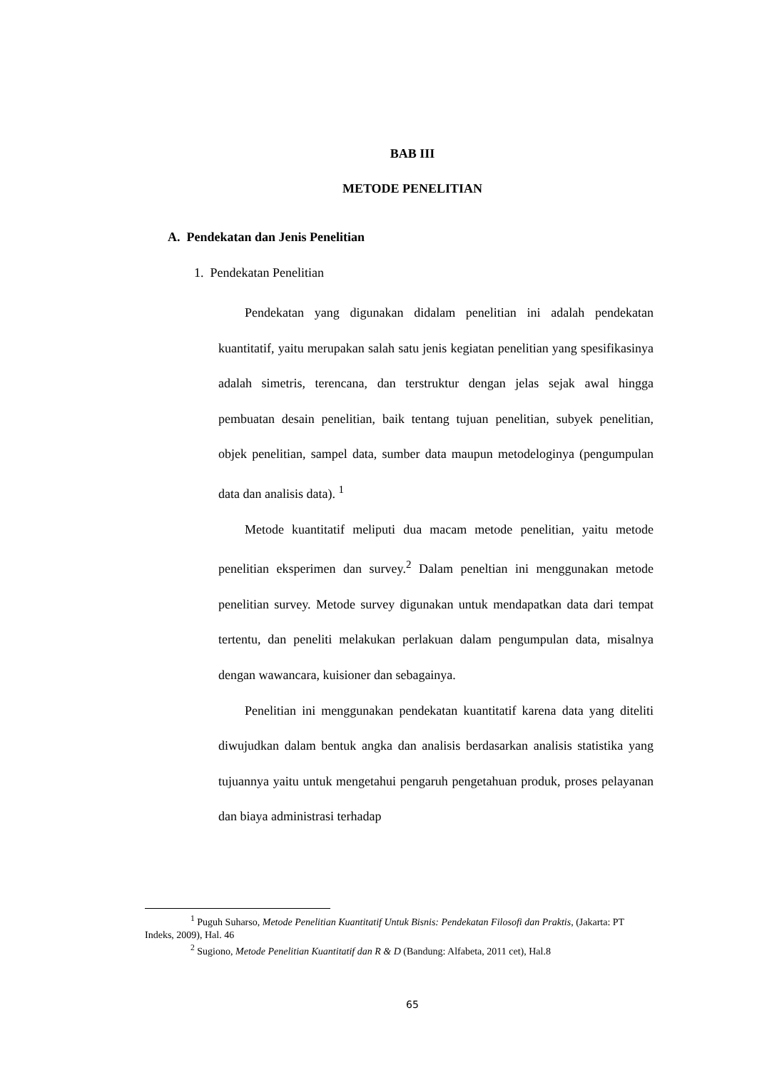BAB III
METODE PENELITIAN
A. Pendekatan dan Jenis Penelitian
1. Pendekatan Penelitian
Pendekatan yang digunakan didalam penelitian ini adalah pendekatan kuantitatif, yaitu merupakan salah satu jenis kegiatan penelitian yang spesifikasinya adalah simetris, terencana, dan terstruktur dengan jelas sejak awal hingga pembuatan desain penelitian, baik tentang tujuan penelitian, subyek penelitian, objek penelitian, sampel data, sumber data maupun metodeloginya (pengumpulan data dan analisis data). <sup>1</sup>
Metode kuantitatif meliputi dua macam metode penelitian, yaitu metode penelitian eksperimen dan survey.<sup>2</sup> Dalam peneltian ini menggunakan metode penelitian survey. Metode survey digunakan untuk mendapatkan data dari tempat tertentu, dan peneliti melakukan perlakuan dalam pengumpulan data, misalnya dengan wawancara, kuisioner dan sebagainya.
Penelitian ini menggunakan pendekatan kuantitatif karena data yang diteliti diwujudkan dalam bentuk angka dan analisis berdasarkan analisis statistika yang tujuannya yaitu untuk mengetahui pengaruh pengetahuan produk, proses pelayanan dan biaya administrasi terhadap
<sup>1</sup> Puguh Suharso, Metode Penelitian Kuantitatif Untuk Bisnis: Pendekatan Filosofi dan Praktis, (Jakarta: PT Indeks, 2009), Hal. 46
<sup>2</sup> Sugiono, Metode Penelitian Kuantitatif dan R & D (Bandung: Alfabeta, 2011 cet), Hal.8
65